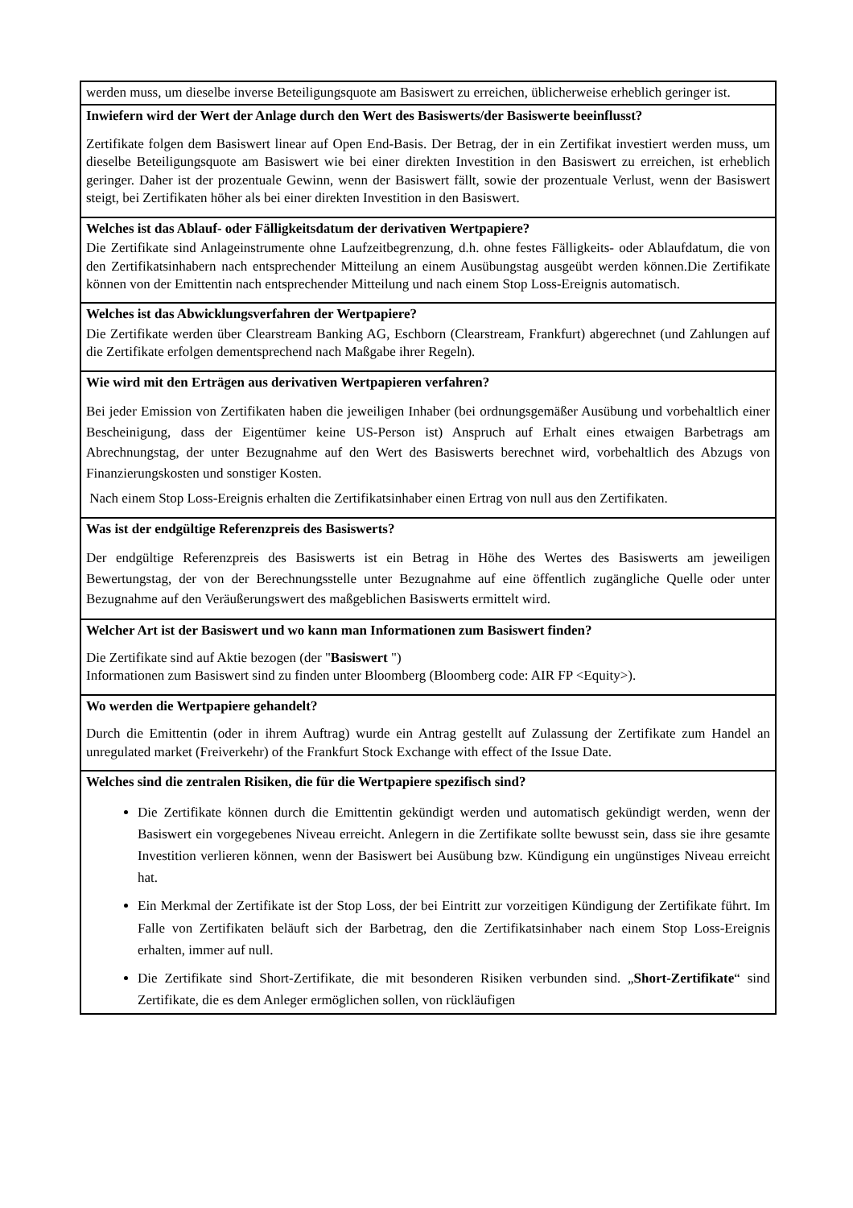| werden muss, um dieselbe inverse Beteiligungsquote am Basiswert zu erreichen, üblicherweise erheblich geringer ist. |
| Inwiefern wird der Wert der Anlage durch den Wert des Basiswerts/der Basiswerte beeinflusst? Zertifikate folgen dem Basiswert linear auf Open End-Basis. Der Betrag, der in ein Zertifikat investiert werden muss, um dieselbe Beteiligungsquote am Basiswert wie bei einer direkten Investition in den Basiswert zu erreichen, ist erheblich geringer. Daher ist der prozentuale Gewinn, wenn der Basiswert fällt, sowie der prozentuale Verlust, wenn der Basiswert steigt, bei Zertifikaten höher als bei einer direkten Investition in den Basiswert. |
| Welches ist das Ablauf- oder Fälligkeitsdatum der derivativen Wertpapiere? Die Zertifikate sind Anlageinstrumente ohne Laufzeitbegrenzung, d.h. ohne festes Fälligkeits- oder Ablaufdatum, die von den Zertifikatsinhabern nach entsprechender Mitteilung an einem Ausübungstag ausgeübt werden können.Die Zertifikate können von der Emittentin nach entsprechender Mitteilung und nach einem Stop Loss-Ereignis automatisch. |
| Welches ist das Abwicklungsverfahren der Wertpapiere? Die Zertifikate werden über Clearstream Banking AG, Eschborn (Clearstream, Frankfurt) abgerechnet (und Zahlungen auf die Zertifikate erfolgen dementsprechend nach Maßgabe ihrer Regeln). |
| Wie wird mit den Erträgen aus derivativen Wertpapieren verfahren? Bei jeder Emission von Zertifikaten haben die jeweiligen Inhaber (bei ordnungsgemäßer Ausübung und vorbehaltlich einer Bescheinigung, dass der Eigentümer keine US-Person ist) Anspruch auf Erhalt eines etwaigen Barbetrags am Abrechnungstag, der unter Bezugnahme auf den Wert des Basiswerts berechnet wird, vorbehaltlich des Abzugs von Finanzierungskosten und sonstiger Kosten. Nach einem Stop Loss-Ereignis erhalten die Zertifikatsinhaber einen Ertrag von null aus den Zertifikaten. |
| Was ist der endgültige Referenzpreis des Basiswerts? Der endgültige Referenzpreis des Basiswerts ist ein Betrag in Höhe des Wertes des Basiswerts am jeweiligen Bewertungstag, der von der Berechnungsstelle unter Bezugnahme auf eine öffentlich zugängliche Quelle oder unter Bezugnahme auf den Veräußerungswert des maßgeblichen Basiswerts ermittelt wird. |
| Welcher Art ist der Basiswert und wo kann man Informationen zum Basiswert finden? Die Zertifikate sind auf Aktie bezogen (der " Basiswert ") Informationen zum Basiswert sind zu finden unter Bloomberg (Bloomberg code: AIR FP <Equity>). |
| Wo werden die Wertpapiere gehandelt? Durch die Emittentin (oder in ihrem Auftrag) wurde ein Antrag gestellt auf Zulassung der Zertifikate zum Handel an unregulated market (Freiverkehr) of the Frankfurt Stock Exchange with effect of the Issue Date. |
| Welches sind die zentralen Risiken, die für die Wertpapiere spezifisch sind? Die Zertifikate können durch die Emittentin gekündigt werden und automatisch gekündigt werden, wenn der Basiswert ein vorgegebenes Niveau erreicht. Anlegern in die Zertifikate sollte bewusst sein, dass sie ihre gesamte Investition verlieren können, wenn der Basiswert bei Ausübung bzw. Kündigung ein ungünstiges Niveau erreicht hat. Ein Merkmal der Zertifikate ist der Stop Loss, der bei Eintritt zur vorzeitigen Kündigung der Zertifikate führt. Im Falle von Zertifikaten beläuft sich der Barbetrag, den die Zertifikatsinhaber nach einem Stop Loss-Ereignis erhalten, immer auf null. Die Zertifikate sind Short-Zertifikate, die mit besonderen Risiken verbunden sind. „ Short-Zertifikate “ sind Zertifikate, die es dem Anleger ermöglichen sollen, von rückläufigen |